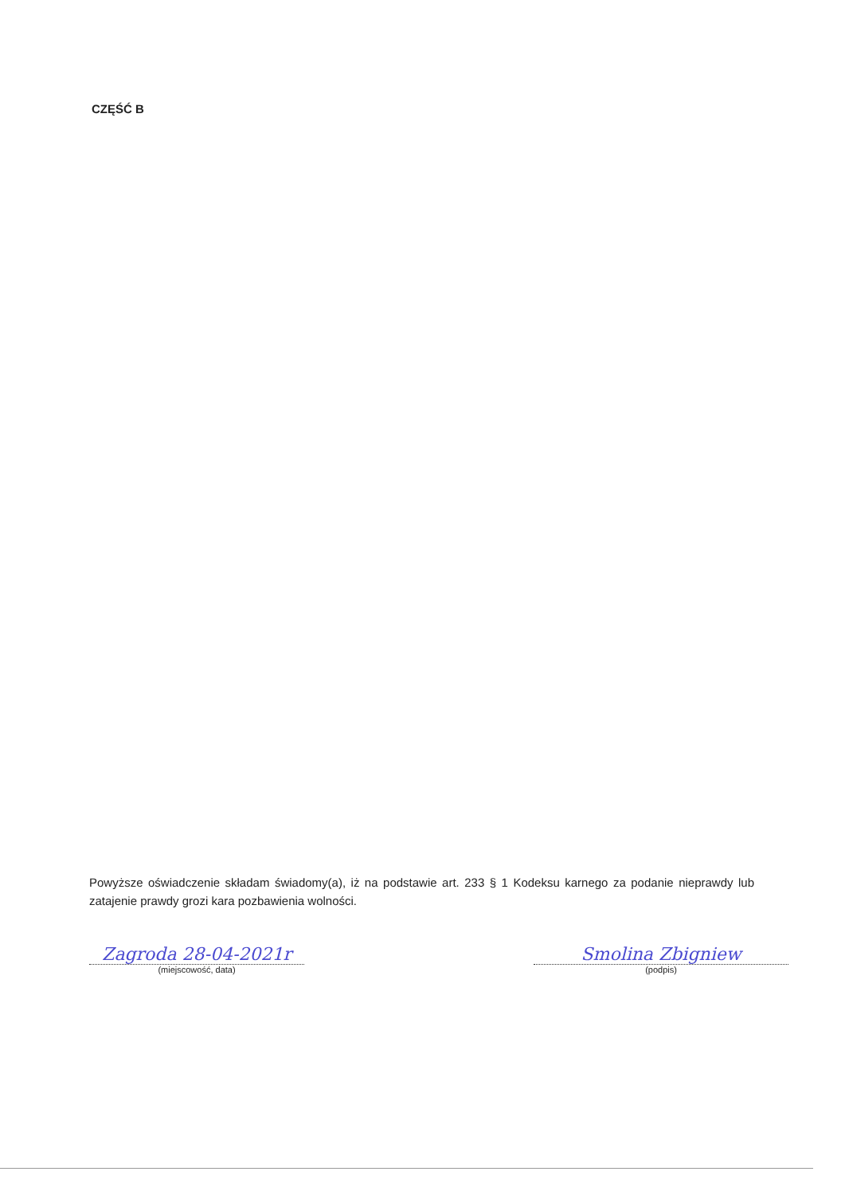CZĘŚĆ B
Powyższe oświadczenie składam świadomy(a), iż na podstawie art. 233 § 1 Kodeksu karnego za podanie nieprawdy lub zatajenie prawdy grozi kara pozbawienia wolności.
Zagroda 28-04-2021r
(miejscowość, data)
Smolina Zbigniew
(podpis)